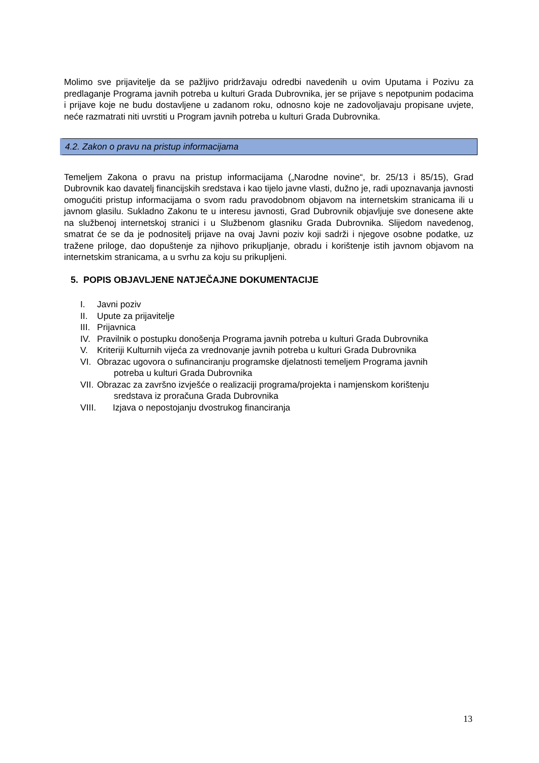Molimo sve prijavitelje da se pažljivo pridržavaju odredbi navedenih u ovim Uputama i Pozivu za predlaganje Programa javnih potreba u kulturi Grada Dubrovnika, jer se prijave s nepotpunim podacima i prijave koje ne budu dostavljene u zadanom roku, odnosno koje ne zadovoljavaju propisane uvjete, neće razmatrati niti uvrstiti u Program javnih potreba u kulturi Grada Dubrovnika.
4.2. Zakon o pravu na pristup informacijama
Temeljem Zakona o pravu na pristup informacijama („Narodne novine“, br. 25/13 i 85/15), Grad Dubrovnik kao davatelj financijskih sredstava i kao tijelo javne vlasti, dužno je, radi upoznavanja javnosti omogućiti pristup informacijama o svom radu pravodobnom objavom na internetskim stranicama ili u javnom glasilu. Sukladno Zakonu te u interesu javnosti, Grad Dubrovnik objavljuje sve donesene akte na službenoj internetskoj stranici i u Službenom glasniku Grada Dubrovnika. Slijedom navedenog, smatrat će se da je podnositelj prijave na ovaj Javni poziv koji sadrži i njegove osobne podatke, uz tražene priloge, dao dopuštenje za njihovo prikupljanje, obradu i korištenje istih javnom objavom na internetskim stranicama, a u svrhu za koju su prikupljeni.
5. POPIS OBJAVLJENE NATJEČAJNE DOKUMENTACIJE
I. Javni poziv
II. Upute za prijavitelje
III. Prijavnica
IV. Pravilnik o postupku donošenja Programa javnih potreba u kulturi Grada Dubrovnika
V. Kriteriji Kulturnih vijeća za vrednovanje javnih potreba u kulturi Grada Dubrovnika
VI. Obrazac ugovora o sufinanciranju programske djelatnosti temeljem Programa javnih
potreba u kulturi Grada Dubrovnika
VII. Obrazac za završno izvješće o realizaciji programa/projekta i namjenskom korištenju
sredstava iz proračuna Grada Dubrovnika
VIII. Izjava o nepostojanju dvostrukog financiranja
13